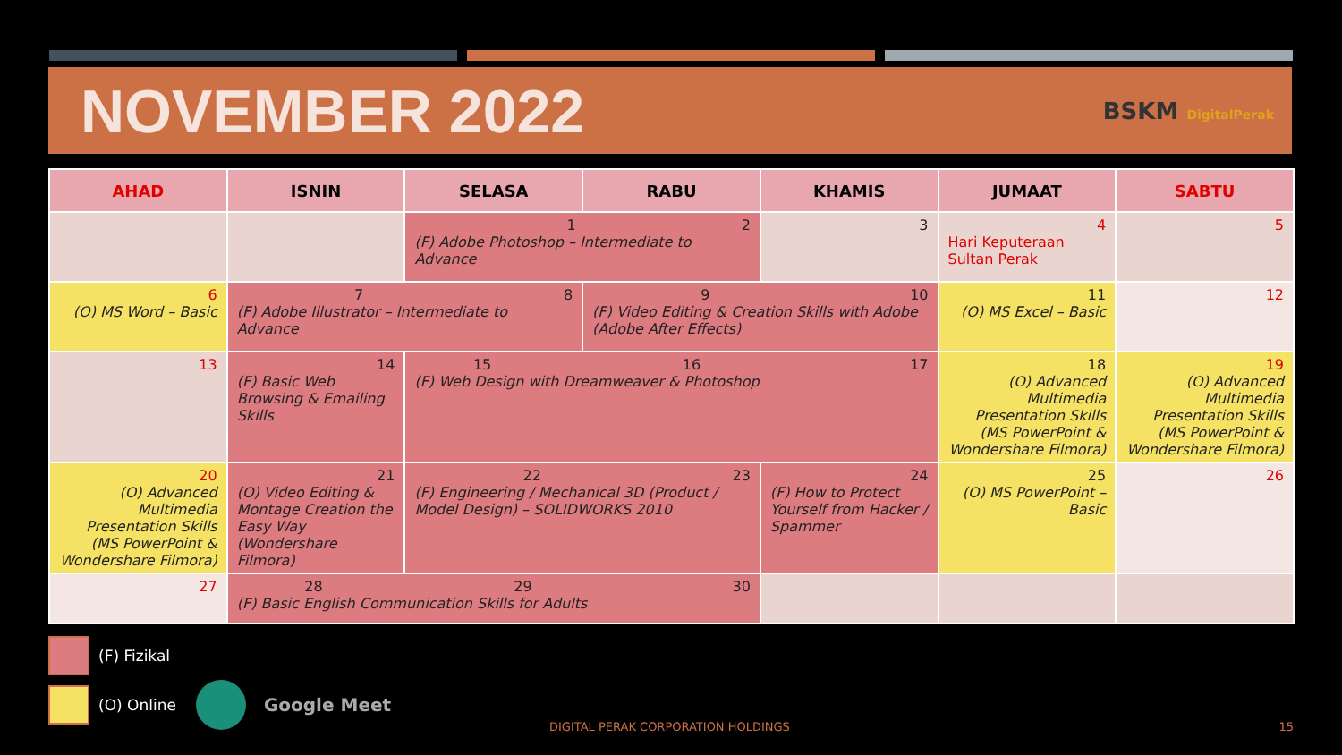NOVEMBER 2022
BSKM DigitalPerak
| AHAD | ISNIN | SELASA | RABU | KHAMIS | JUMAAT | SABTU |
| --- | --- | --- | --- | --- | --- | --- |
| | | 1 2 (F) Adobe Photoshop – Intermediate to Advance | | 3 | 4 Hari Keputeraan Sultan Perak | 5 |
| 6 (O) MS Word – Basic | 7 8 (F) Adobe Illustrator – Intermediate to Advance | | 9 10 (F) Video Editing & Creation Skills with Adobe (Adobe After Effects) | | 11 (O) MS Excel – Basic | 12 |
| 13 | 14 (F) Basic Web Browsing & Emailing Skills | 15 16 17 (F) Web Design with Dreamweaver & Photoshop | | | 18 (O) Advanced Multimedia Presentation Skills (MS PowerPoint & Wondershare Filmora) | 19 (O) Advanced Multimedia Presentation Skills (MS PowerPoint & Wondershare Filmora) |
| 20 (O) Advanced Multimedia Presentation Skills (MS PowerPoint & Wondershare Filmora) | 21 (O) Video Editing & Montage Creation the Easy Way (Wondershare Filmora) | 22 23 (F) Engineering / Mechanical 3D (Product / Model Design) – SOLIDWORKS 2010 | | 24 (F) How to Protect Yourself from Hacker / Spammer | 25 (O) MS PowerPoint – Basic | 26 |
| 27 | 28 29 30 (F) Basic English Communication Skills for Adults | | | | | |
(F) Fizikal
(O) Online Google Meet
DIGITAL PERAK CORPORATION HOLDINGS
15